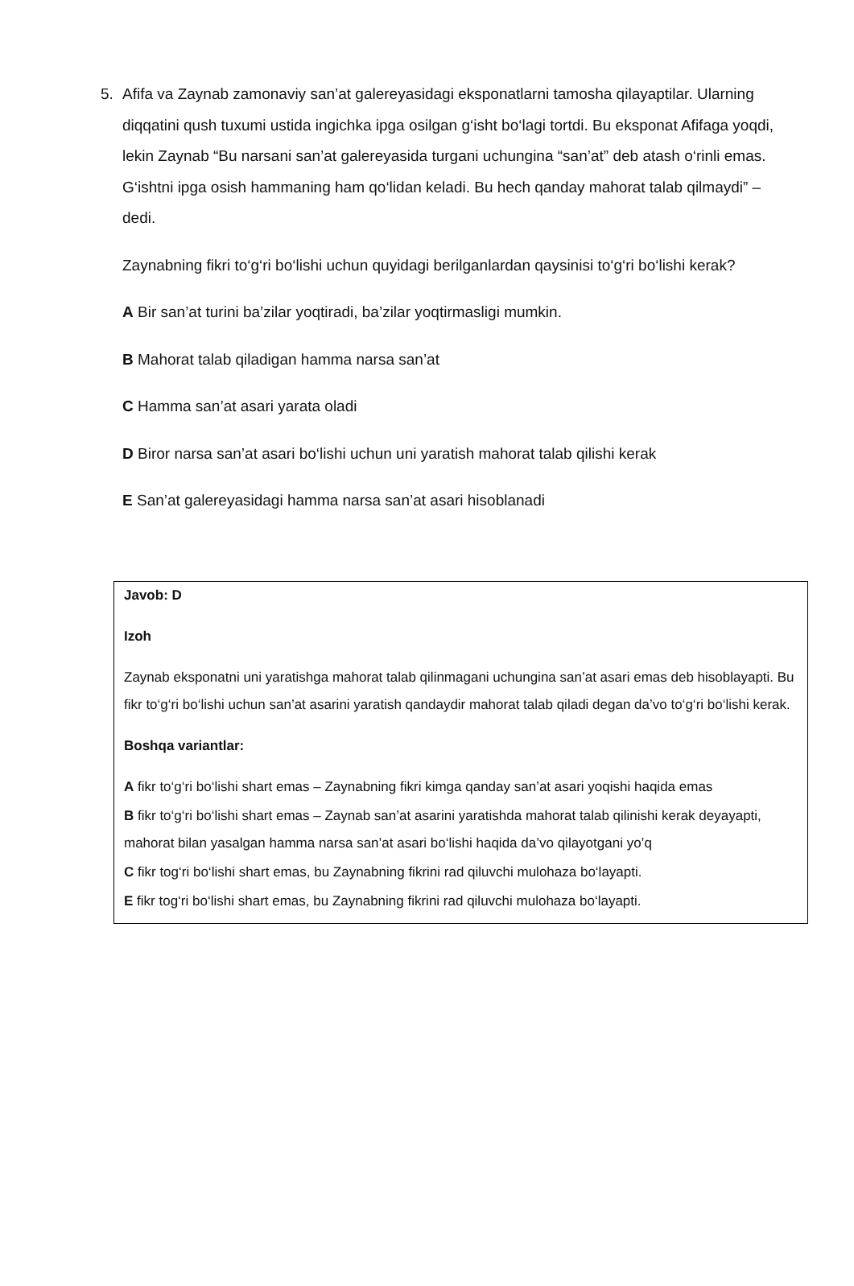5.
Afifa va Zaynab zamonaviy san’at galereyasidagi eksponatlarni tamosha qilayaptilar. Ularning diqqatini qush tuxumi ustida ingichka ipga osilgan g‘isht bo‘lagi tortdi. Bu eksponat Afifaga yoqdi, lekin Zaynab “Bu narsani san’at galereyasida turgani uchungina “san’at” deb atash o‘rinli emas. G‘ishtni ipga osish hammaning ham qo‘lidan keladi. Bu hech qanday mahorat talab qilmaydi” – dedi.
Zaynabning fikri to‘g‘ri bo‘lishi uchun quyidagi berilganlardan qaysinisi to‘g‘ri bo‘lishi kerak?
A Bir san’at turini ba’zilar yoqtiradi, ba’zilar yoqtirmasligi mumkin.
B Mahorat talab qiladigan hamma narsa san’at
C Hamma san’at asari yarata oladi
D Biror narsa san’at asari bo‘lishi uchun uni yaratish mahorat talab qilishi kerak
E San’at galereyasidagi hamma narsa san’at asari hisoblanadi
Javob: D
Izoh
Zaynab eksponatni uni yaratishga mahorat talab qilinmagani uchungina san’at asari emas deb hisoblayapti. Bu fikr to‘g‘ri bo‘lishi uchun san’at asarini yaratish qandaydir mahorat talab qiladi degan da’vo to‘g‘ri bo‘lishi kerak.
Boshqa variantlar:
A fikr to‘g‘ri bo‘lishi shart emas – Zaynabning fikri kimga qanday san’at asari yoqishi haqida emas
B fikr to‘g‘ri bo‘lishi shart emas – Zaynab san’at asarini yaratishda mahorat talab qilinishi kerak deyayapti, mahorat bilan yasalgan hamma narsa san’at asari bo‘lishi haqida da’vo qilayotgani yo’q
C fikr tog‘ri bo‘lishi shart emas, bu Zaynabning fikrini rad qiluvchi mulohaza bo‘layapti.
E fikr tog‘ri bo‘lishi shart emas, bu Zaynabning fikrini rad qiluvchi mulohaza bo‘layapti.